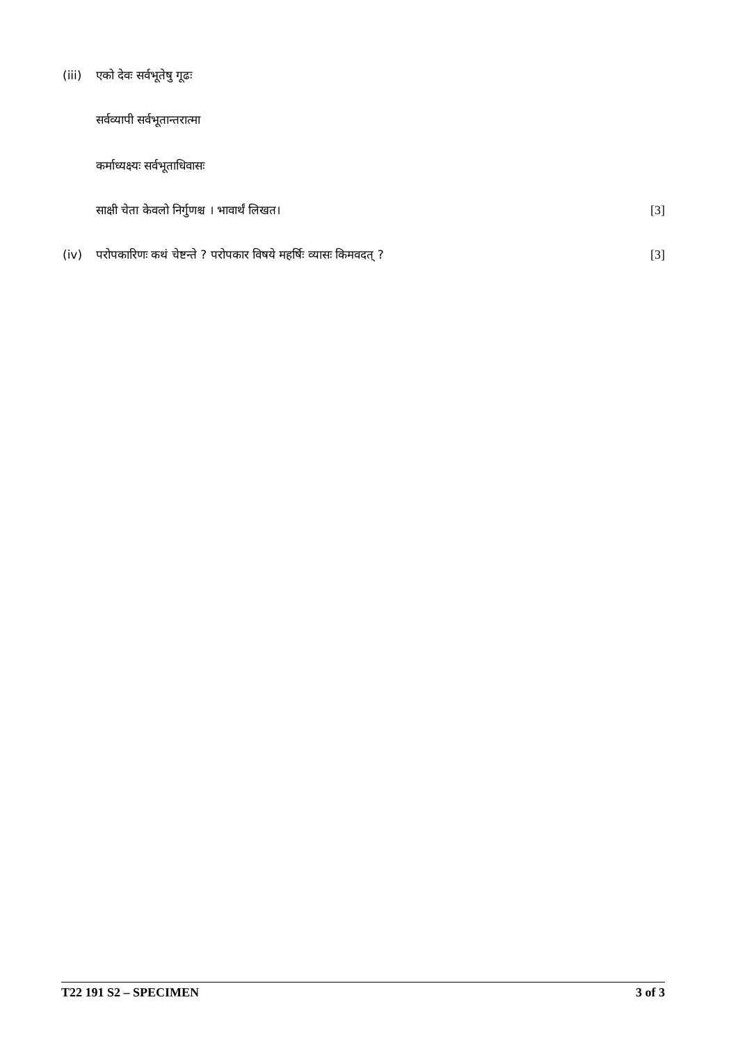(iii) एको देवः सर्वभूतेषु गूढः
सर्वव्यापी सर्वभूतान्तरात्मा
कर्माध्यक्ष्यः सर्वभूताधिवासः
साक्षी चेता केवलो निर्गुणश्च । भावार्थं लिखत। [3]
(iv) परोपकारिणः कथं चेष्टन्ते ? परोपकार विषये महर्षिः व्यासः किमवदत् ? [3]
T22 191 S2 – SPECIMEN 3 of 3